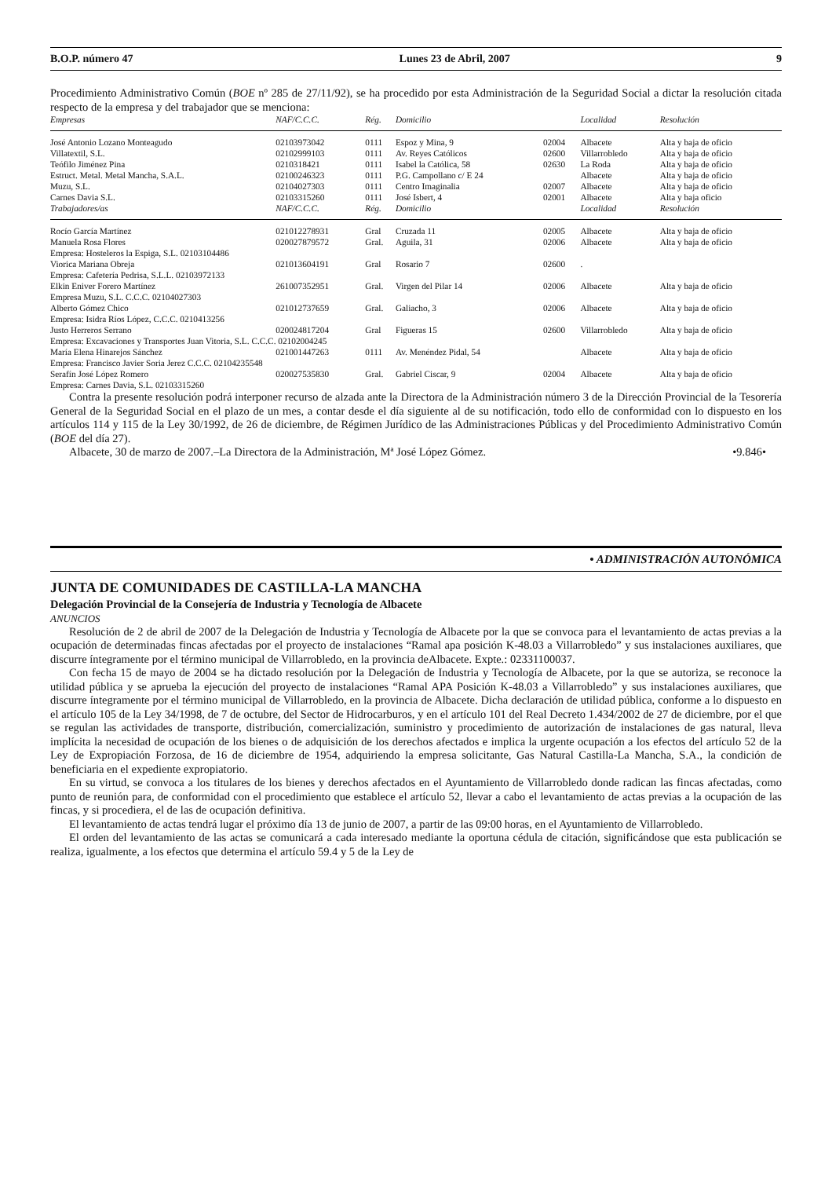B.O.P. número 47 Lunes 23 de Abril, 2007 9
Procedimiento Administrativo Común (BOE nº 285 de 27/11/92), se ha procedido por esta Administración de la Seguridad Social a dictar la resolución citada respecto de la empresa y del trabajador que se menciona:
| Empresas | NAF/C.C.C. | Rég. | Domicilio | | Localidad | Resolución |
| --- | --- | --- | --- | --- | --- | --- |
| José Antonio Lozano Monteagudo | 02103973042 | 0111 | Espoz y Mina, 9 | 02004 | Albacete | Alta y baja de oficio |
| Villatextil, S.L. | 02102999103 | 0111 | Av. Reyes Católicos | 02600 | Villarrobledo | Alta y baja de oficio |
| Teófilo Jiménez Pina | 0210318421 | 0111 | Isabel la Católica, 58 | 02630 | La Roda | Alta y baja de oficio |
| Estruct. Metal. Metal Mancha, S.A.L. | 02100246323 | 0111 | P.G. Campollano c/ E 24 | | Albacete | Alta y baja de oficio |
| Muzu, S.L. | 02104027303 | 0111 | Centro Imaginalia | 02007 | Albacete | Alta y baja de oficio |
| Carnes Davia S.L. | 02103315260 | 0111 | José Isbert, 4 | 02001 | Albacete | Alta y baja oficio |
| Trabajadores/as | NAF/C.C.C. | Rég. | Domicilio | | Localidad | Resolución |
| Rocío García Martínez | 021012278931 | Gral | Cruzada 11 | 02005 | Albacete | Alta y baja de oficio |
| Manuela Rosa Flores | 020027879572 | Gral. | Aguila, 31 | 02006 | Albacete | Alta y baja de oficio |
| Empresa: Hosteleros la Espiga, S.L. 02103104486 | | | | | | |
| Viorica Mariana Obreja | 021013604191 | Gral | Rosario 7 | 02600 | . | |
| Empresa: Cafetería Pedrisa, S.L.L. 02103972133 | | | | | | |
| Elkin Eniver Forero Martínez | 261007352951 | Gral. | Virgen del Pilar 14 | 02006 | Albacete | Alta y baja de oficio |
| Empresa Muzu, S.L. C.C.C. 02104027303 | | | | | | |
| Alberto Gómez Chico | 021012737659 | Gral. | Galiacho, 3 | 02006 | Albacete | Alta y baja de oficio |
| Empresa: Isidra Ríos López, C.C.C. 0210413256 | | | | | | |
| Justo Herreros Serrano | 020024817204 | Gral | Figueras 15 | 02600 | Villarrobledo | Alta y baja de oficio |
| Empresa: Excavaciones y Transportes Juan Vitoria, S.L. C.C.C. 02102004245 | | | | | | |
| María Elena Hinarejos Sánchez | 021001447263 | 0111 | Av. Menéndez Pidal, 54 | | Albacete | Alta y baja de oficio |
| Empresa: Francisco Javier Soria Jerez C.C.C. 02104235548 | | | | | | |
| Serafín José López Romero | 020027535830 | Gral. | Gabriel Ciscar, 9 | 02004 | Albacete | Alta y baja de oficio |
| Empresa: Carnes Davia, S.L. 02103315260 | | | | | | |
Contra la presente resolución podrá interponer recurso de alzada ante la Directora de la Administración número 3 de la Dirección Provincial de la Tesorería General de la Seguridad Social en el plazo de un mes, a contar desde el día siguiente al de su notificación, todo ello de conformidad con lo dispuesto en los artículos 114 y 115 de la Ley 30/1992, de 26 de diciembre, de Régimen Jurídico de las Administraciones Públicas y del Procedimiento Administrativo Común (BOE del día 27).
Albacete, 30 de marzo de 2007.–La Directora de la Administración, Mª José López Gómez. •9.846•
• ADMINISTRACIÓN AUTONÓMICA
JUNTA DE COMUNIDADES DE CASTILLA-LA MANCHA
Delegación Provincial de la Consejería de Industria y Tecnología de Albacete
ANUNCIOS
Resolución de 2 de abril de 2007 de la Delegación de Industria y Tecnología de Albacete por la que se convoca para el levantamiento de actas previas a la ocupación de determinadas fincas afectadas por el proyecto de instalaciones “Ramal apa posición K-48.03 a Villarrobledo” y sus instalaciones auxiliares, que discurre íntegramente por el término municipal de Villarrobledo, en la provincia deAlbacete. Expte.: 02331100037.
Con fecha 15 de mayo de 2004 se ha dictado resolución por la Delegación de Industria y Tecnología de Albacete, por la que se autoriza, se reconoce la utilidad pública y se aprueba la ejecución del proyecto de instalaciones “Ramal APA Posición K-48.03 a Villarrobledo” y sus instalaciones auxiliares, que discurre íntegramente por el término municipal de Villarrobledo, en la provincia de Albacete. Dicha declaración de utilidad pública, conforme a lo dispuesto en el artículo 105 de la Ley 34/1998, de 7 de octubre, del Sector de Hidrocarburos, y en el artículo 101 del Real Decreto 1.434/2002 de 27 de diciembre, por el que se regulan las actividades de transporte, distribución, comercialización, suministro y procedimiento de autorización de instalaciones de gas natural, lleva implícita la necesidad de ocupación de los bienes o de adquisición de los derechos afectados e implica la urgente ocupación a los efectos del artículo 52 de la Ley de Expropiación Forzosa, de 16 de diciembre de 1954, adquiriendo la empresa solicitante, Gas Natural Castilla-La Mancha, S.A., la condición de beneficiaria en el expediente expropiatorio.
En su virtud, se convoca a los titulares de los bienes y derechos afectados en el Ayuntamiento de Villarrobledo donde radican las fincas afectadas, como punto de reunión para, de conformidad con el procedimiento que establece el artículo 52, llevar a cabo el levantamiento de actas previas a la ocupación de las fincas, y si procediera, el de las de ocupación definitiva.
El levantamiento de actas tendrá lugar el próximo día 13 de junio de 2007, a partir de las 09:00 horas, en el Ayuntamiento de Villarrobledo.
El orden del levantamiento de las actas se comunicará a cada interesado mediante la oportuna cédula de citación, significándose que esta publicación se realiza, igualmente, a los efectos que determina el artículo 59.4 y 5 de la Ley de